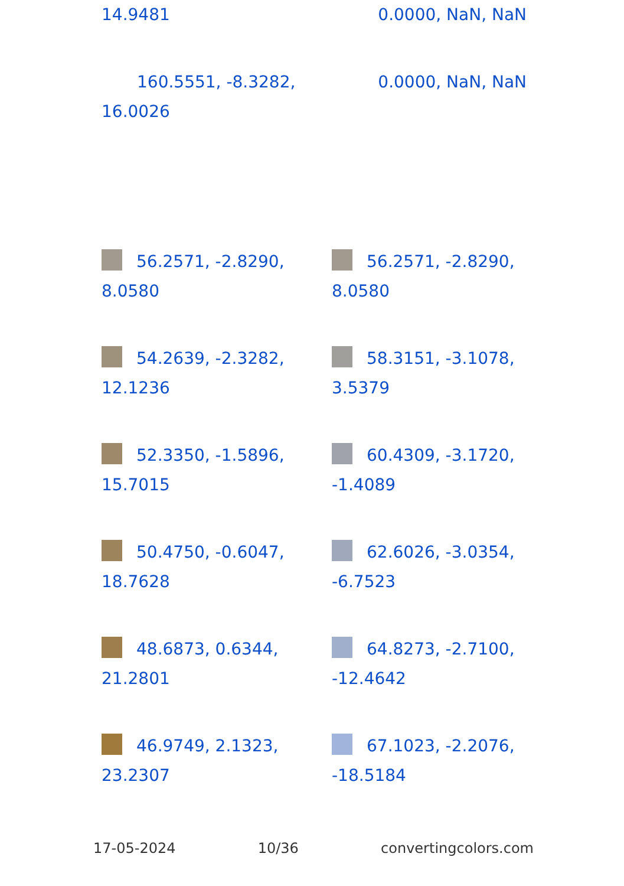14.9481 0.0000, NaN, NaN
160.5551, -8.3282,
16.0026
0.0000, NaN, NaN
56.2571, -2.8290, 8.0580
56.2571, -2.8290, 8.0580
54.2639, -2.3282, 12.1236
58.3151, -3.1078, 3.5379
52.3350, -1.5896, 15.7015
60.4309, -3.1720, -1.4089
50.4750, -0.6047, 18.7628
62.6026, -3.0354, -6.7523
48.6873, 0.6344, 21.2801
64.8273, -2.7100, -12.4642
46.9749, 2.1323, 23.2307
67.1023, -2.2076, -18.5184
17-05-2024 10/36 convertingcolors.com